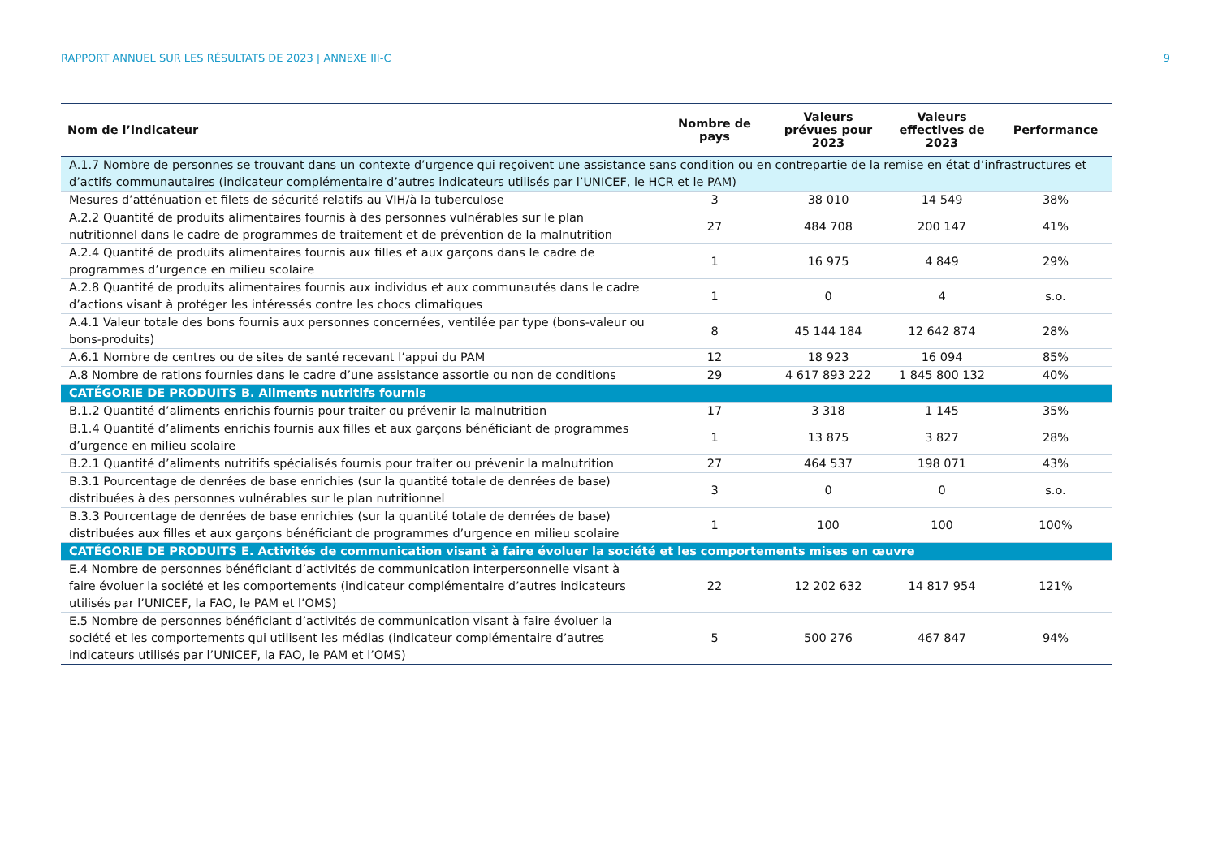RAPPORT ANNUEL SUR LES RÉSULTATS DE 2023 | ANNEXE III-C 9
| Nom de l’indicateur | Nombre de pays | Valeurs prévues pour 2023 | Valeurs effectives de 2023 | Performance |
| --- | --- | --- | --- | --- |
| A.1.7 Nombre de personnes se trouvant dans un contexte d’urgence qui reçoivent une assistance sans condition ou en contrepartie de la remise en état d’infrastructures et d’actifs communautaires (indicateur complémentaire d’autres indicateurs utilisés par l’UNICEF, le HCR et le PAM) | | | | |
| Mesures d’atténuation et filets de sécurité relatifs au VIH/à la tuberculose | 3 | 38 010 | 14 549 | 38% |
| A.2.2 Quantité de produits alimentaires fournis à des personnes vulnérables sur le plan nutritionnel dans le cadre de programmes de traitement et de prévention de la malnutrition | 27 | 484 708 | 200 147 | 41% |
| A.2.4 Quantité de produits alimentaires fournis aux filles et aux garçons dans le cadre de programmes d’urgence en milieu scolaire | 1 | 16 975 | 4 849 | 29% |
| A.2.8 Quantité de produits alimentaires fournis aux individus et aux communautés dans le cadre d’actions visant à protéger les intéressés contre les chocs climatiques | 1 | 0 | 4 | s.o. |
| A.4.1 Valeur totale des bons fournis aux personnes concernées, ventilée par type (bons-valeur ou bons-produits) | 8 | 45 144 184 | 12 642 874 | 28% |
| A.6.1 Nombre de centres ou de sites de santé recevant l’appui du PAM | 12 | 18 923 | 16 094 | 85% |
| A.8 Nombre de rations fournies dans le cadre d’une assistance assortie ou non de conditions | 29 | 4 617 893 222 | 1 845 800 132 | 40% |
| CATÉGORIE DE PRODUITS B. Aliments nutritifs fournis | | | | |
| B.1.2 Quantité d’aliments enrichis fournis pour traiter ou prévenir la malnutrition | 17 | 3 318 | 1 145 | 35% |
| B.1.4 Quantité d’aliments enrichis fournis aux filles et aux garçons bénéficiant de programmes d’urgence en milieu scolaire | 1 | 13 875 | 3 827 | 28% |
| B.2.1 Quantité d’aliments nutritifs spécialisés fournis pour traiter ou prévenir la malnutrition | 27 | 464 537 | 198 071 | 43% |
| B.3.1 Pourcentage de denrées de base enrichies (sur la quantité totale de denrées de base) distribuées à des personnes vulnérables sur le plan nutritionnel | 3 | 0 | 0 | s.o. |
| B.3.3 Pourcentage de denrées de base enrichies (sur la quantité totale de denrées de base) distribuées aux filles et aux garçons bénéficiant de programmes d’urgence en milieu scolaire | 1 | 100 | 100 | 100% |
| CATÉGORIE DE PRODUITS E. Activités de communication visant à faire évoluer la société et les comportements mises en œuvre | | | | |
| E.4 Nombre de personnes bénéficiant d’activités de communication interpersonnelle visant à faire évoluer la société et les comportements (indicateur complémentaire d’autres indicateurs utilisés par l’UNICEF, la FAO, le PAM et l’OMS) | 22 | 12 202 632 | 14 817 954 | 121% |
| E.5 Nombre de personnes bénéficiant d’activités de communication visant à faire évoluer la société et les comportements qui utilisent les médias (indicateur complémentaire d’autres indicateurs utilisés par l’UNICEF, la FAO, le PAM et l’OMS) | 5 | 500 276 | 467 847 | 94% |